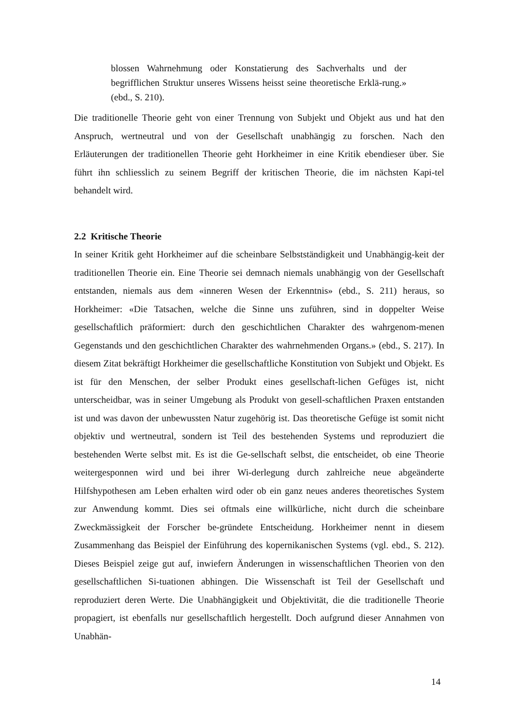blossen Wahrnehmung oder Konstatierung des Sachverhalts und der begrifflichen Struktur unseres Wissens heisst seine theoretische Erklä-rung.» (ebd., S. 210).
Die traditionelle Theorie geht von einer Trennung von Subjekt und Objekt aus und hat den Anspruch, wertneutral und von der Gesellschaft unabhängig zu forschen. Nach den Erläuterungen der traditionellen Theorie geht Horkheimer in eine Kritik ebendieser über. Sie führt ihn schliesslich zu seinem Begriff der kritischen Theorie, die im nächsten Kapi-tel behandelt wird.
2.2 Kritische Theorie
In seiner Kritik geht Horkheimer auf die scheinbare Selbstständigkeit und Unabhängig-keit der traditionellen Theorie ein. Eine Theorie sei demnach niemals unabhängig von der Gesellschaft entstanden, niemals aus dem «inneren Wesen der Erkenntnis» (ebd., S. 211) heraus, so Horkheimer: «Die Tatsachen, welche die Sinne uns zuführen, sind in doppelter Weise gesellschaftlich präformiert: durch den geschichtlichen Charakter des wahrgenom-menen Gegenstands und den geschichtlichen Charakter des wahrnehmenden Organs.» (ebd., S. 217). In diesem Zitat bekräftigt Horkheimer die gesellschaftliche Konstitution von Subjekt und Objekt. Es ist für den Menschen, der selber Produkt eines gesellschaft-lichen Gefüges ist, nicht unterscheidbar, was in seiner Umgebung als Produkt von gesell-schaftlichen Praxen entstanden ist und was davon der unbewussten Natur zugehörig ist. Das theoretische Gefüge ist somit nicht objektiv und wertneutral, sondern ist Teil des bestehenden Systems und reproduziert die bestehenden Werte selbst mit. Es ist die Ge-sellschaft selbst, die entscheidet, ob eine Theorie weitergesponnen wird und bei ihrer Wi-derlegung durch zahlreiche neue abgeänderte Hilfshypothesen am Leben erhalten wird oder ob ein ganz neues anderes theoretisches System zur Anwendung kommt. Dies sei oftmals eine willkürliche, nicht durch die scheinbare Zweckmässigkeit der Forscher be-gründete Entscheidung. Horkheimer nennt in diesem Zusammenhang das Beispiel der Einführung des kopernikanischen Systems (vgl. ebd., S. 212). Dieses Beispiel zeige gut auf, inwiefern Änderungen in wissenschaftlichen Theorien von den gesellschaftlichen Si-tuationen abhingen. Die Wissenschaft ist Teil der Gesellschaft und reproduziert deren Werte. Die Unabhängigkeit und Objektivität, die die traditionelle Theorie propagiert, ist ebenfalls nur gesellschaftlich hergestellt. Doch aufgrund dieser Annahmen von Unabhän-
14